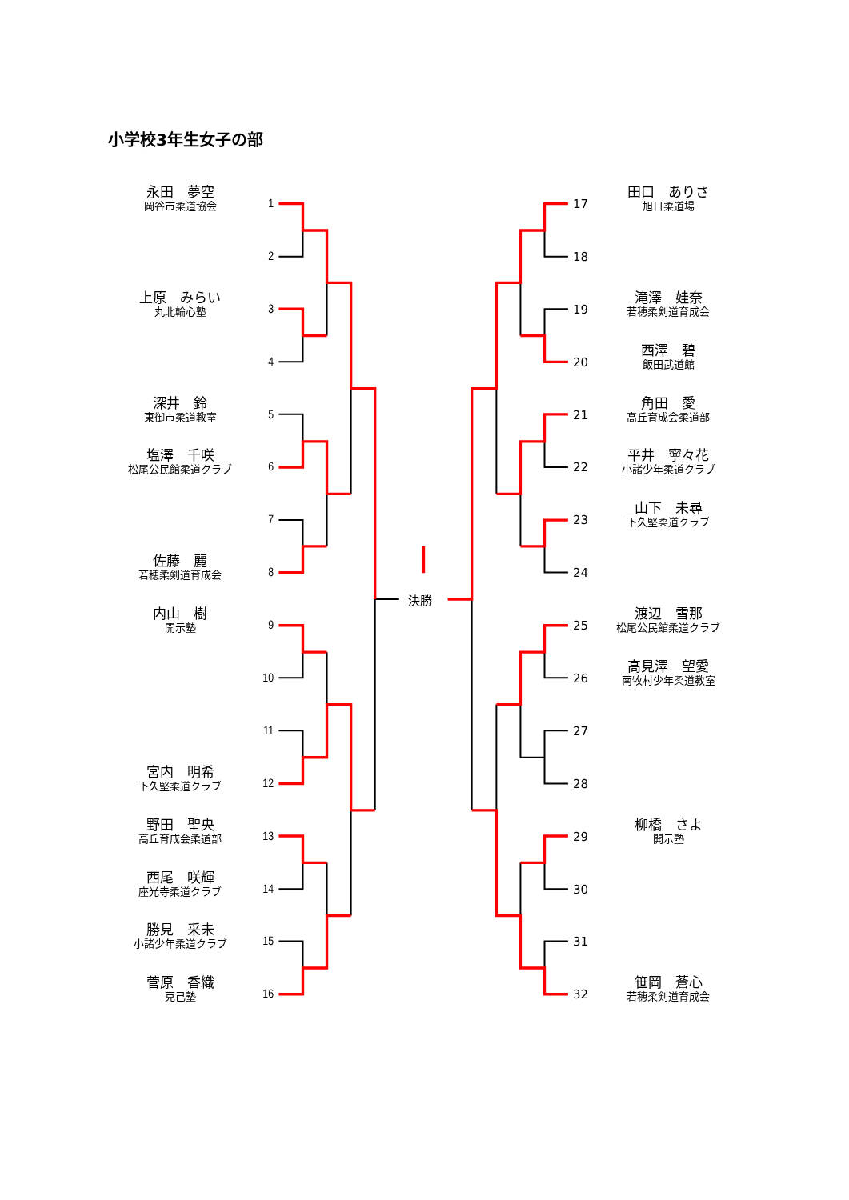小学校3年生女子の部
決勝
永田　夢空
岡谷市柔道協会
1
17
田口　ありさ
旭日柔道場
2
18
上原　みらい
丸北輪心塾
3
19
滝澤　娃奈
若穂柔剣道育成会
4
20
西澤　碧
飯田武道館
深井　鈴
東御市柔道教室
5
21
角田　愛
高丘育成会柔道部
塩澤　千咲
松尾公民館柔道クラブ
6
22
平井　寧々花
小諸少年柔道クラブ
7
23
山下　未尋
下久堅柔道クラブ
佐藤　麗
若穂柔剣道育成会
8
24
内山　樹
開示塾
9
25
渡辺　雪那
松尾公民館柔道クラブ
10
26
高見澤　望愛
南牧村少年柔道教室
11
27
宮内　明希
下久堅柔道クラブ
12
28
野田　聖央
高丘育成会柔道部
13
29
柳橋　さよ
開示塾
西尾　咲輝
座光寺柔道クラブ
14
30
勝見　采未
小諸少年柔道クラブ
15
31
菅原　香織
克己塾
16
32
笹岡　蒼心
若穂柔剣道育成会